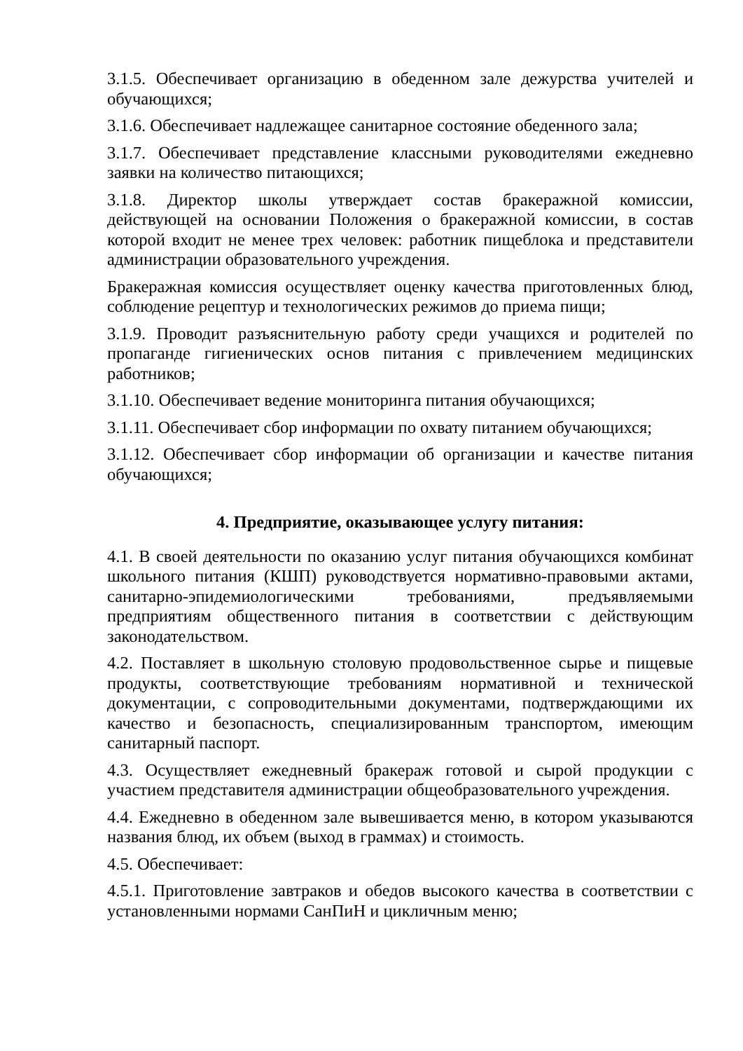3.1.5. Обеспечивает организацию в обеденном зале дежурства учителей и обучающихся;
3.1.6. Обеспечивает надлежащее санитарное состояние обеденного зала;
3.1.7. Обеспечивает представление классными руководителями ежедневно заявки на количество питающихся;
3.1.8. Директор школы утверждает состав бракеражной комиссии, действующей на основании Положения о бракеражной комиссии, в состав которой входит не менее трех человек: работник пищеблока и представители администрации образовательного учреждения.
Бракеражная комиссия осуществляет оценку качества приготовленных блюд, соблюдение рецептур и технологических режимов до приема пищи;
3.1.9. Проводит разъяснительную работу среди учащихся и родителей по пропаганде гигиенических основ питания с привлечением медицинских работников;
3.1.10. Обеспечивает ведение мониторинга питания обучающихся;
3.1.11. Обеспечивает сбор информации по охвату питанием обучающихся;
3.1.12. Обеспечивает сбор информации об организации и качестве питания обучающихся;
4. Предприятие, оказывающее услугу питания:
4.1. В своей деятельности по оказанию услуг питания обучающихся комбинат школьного питания (КШП) руководствуется нормативно-правовыми актами, санитарно-эпидемиологическими требованиями, предъявляемыми предприятиям общественного питания в соответствии с действующим законодательством.
4.2. Поставляет в школьную столовую продовольственное сырье и пищевые продукты, соответствующие требованиям нормативной и технической документации, с сопроводительными документами, подтверждающими их качество и безопасность, специализированным транспортом, имеющим санитарный паспорт.
4.3. Осуществляет ежедневный бракераж готовой и сырой продукции с участием представителя администрации общеобразовательного учреждения.
4.4. Ежедневно в обеденном зале вывешивается меню, в котором указываются названия блюд, их объем (выход в граммах) и стоимость.
4.5. Обеспечивает:
4.5.1. Приготовление завтраков и обедов высокого качества в соответствии с установленными нормами СанПиН и цикличным меню;